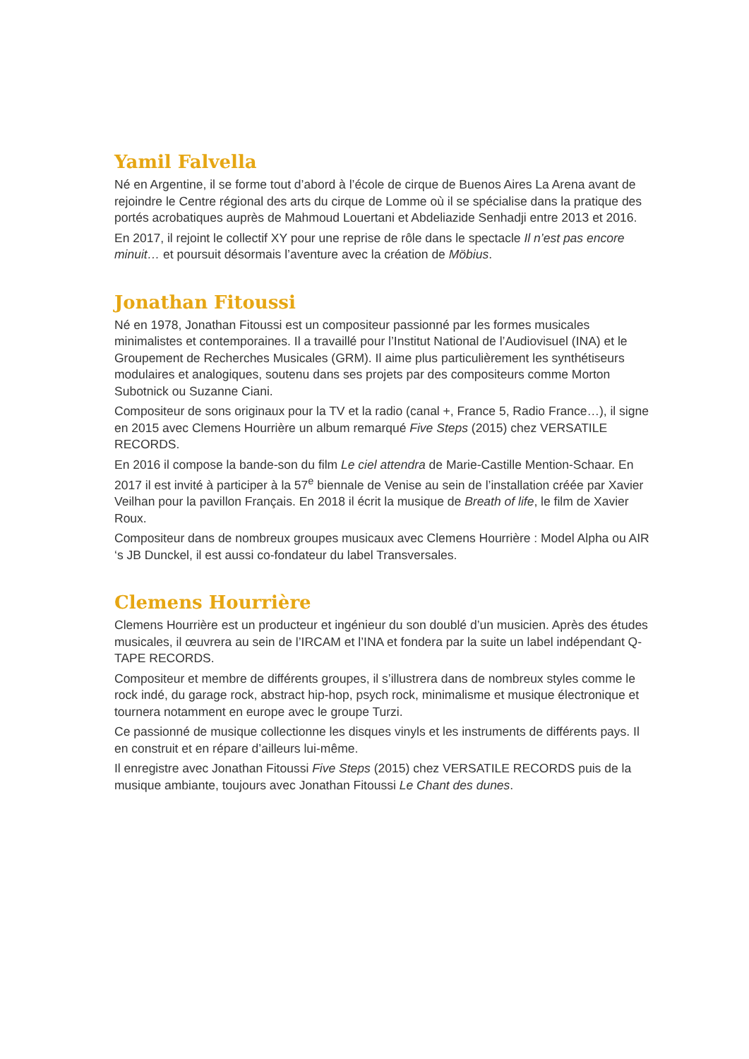Yamil Falvella
Né en Argentine, il se forme tout d’abord à l’école de cirque de Buenos Aires La Arena avant de rejoindre le Centre régional des arts du cirque de Lomme où il se spécialise dans la pratique des portés acrobatiques auprès de Mahmoud Louertani et Abdeliazide Senhadji entre 2013 et 2016.
En 2017, il rejoint le collectif XY pour une reprise de rôle dans le spectacle Il n’est pas encore minuit… et poursuit désormais l’aventure avec la création de Möbius.
Jonathan Fitoussi
Né en 1978, Jonathan Fitoussi est un compositeur passionné par les formes musicales minimalistes et contemporaines. Il a travaillé pour l’Institut National de l’Audiovisuel (INA) et le Groupement de Recherches Musicales (GRM). Il aime plus particulièrement les synthétiseurs modulaires et analogiques, soutenu dans ses projets par des compositeurs comme Morton Subotnick ou Suzanne Ciani.
Compositeur de sons originaux pour la TV et la radio (canal +, France 5, Radio France…), il signe en 2015 avec Clemens Hourrière un album remarqué Five Steps (2015) chez VERSATILE RECORDS.
En 2016 il compose la bande-son du film Le ciel attendra de Marie-Castille Mention-Schaar. En 2017 il est invité à participer à la 57<sup>e</sup> biennale de Venise au sein de l’installation créée par Xavier Veilhan pour la pavillon Français. En 2018 il écrit la musique de Breath of life, le film de Xavier Roux.
Compositeur dans de nombreux groupes musicaux avec Clemens Hourrière : Model Alpha ou AIR ‘s JB Dunckel, il est aussi co-fondateur du label Transversales.
Clemens Hourrière
Clemens Hourrière est un producteur et ingénieur du son doublé d’un musicien. Après des études musicales, il œuvrera au sein de l’IRCAM et l’INA et fondera par la suite un label indépendant Q-TAPE RECORDS.
Compositeur et membre de différents groupes, il s’illustrera dans de nombreux styles comme le rock indé, du garage rock, abstract hip-hop, psych rock, minimalisme et musique électronique et tournera notamment en europe avec le groupe Turzi.
Ce passionné de musique collectionne les disques vinyls et les instruments de différents pays. Il en construit et en répare d’ailleurs lui-même.
Il enregistre avec Jonathan Fitoussi Five Steps (2015) chez VERSATILE RECORDS puis de la musique ambiante, toujours avec Jonathan Fitoussi Le Chant des dunes.